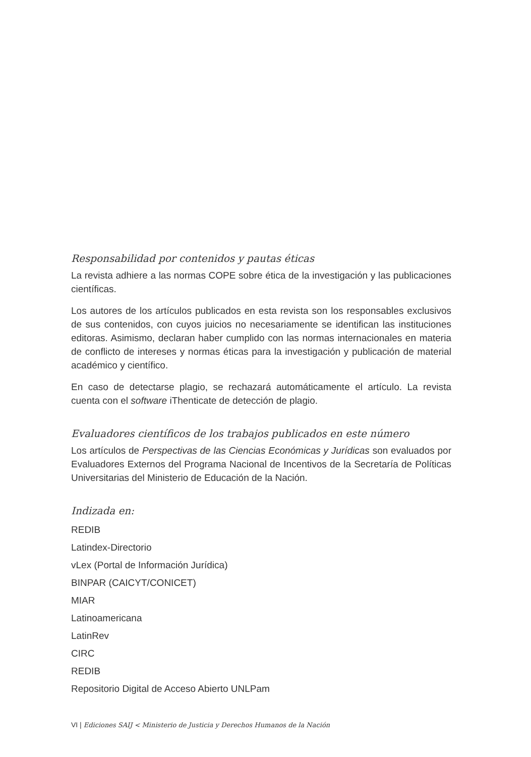Responsabilidad por contenidos y pautas éticas
La revista adhiere a las normas COPE sobre ética de la investigación y las publicaciones científicas.
Los autores de los artículos publicados en esta revista son los responsables exclusivos de sus contenidos, con cuyos juicios no necesariamente se identifican las instituciones editoras. Asimismo, declaran haber cumplido con las normas internacionales en materia de conflicto de intereses y normas éticas para la investigación y publicación de material académico y científico.
En caso de detectarse plagio, se rechazará automáticamente el artículo. La revista cuenta con el software iThenticate de detección de plagio.
Evaluadores científicos de los trabajos publicados en este número
Los artículos de Perspectivas de las Ciencias Económicas y Jurídicas son evaluados por Evaluadores Externos del Programa Nacional de Incentivos de la Secretaría de Políticas Universitarias del Ministerio de Educación de la Nación.
Indizada en:
REDIB
Latindex-Directorio
vLex (Portal de Información Jurídica)
BINPAR (CAICYT/CONICET)
MIAR
Latinoamericana
LatinRev
CIRC
REDIB
Repositorio Digital de Acceso Abierto UNLPam
VI | Ediciones SAIJ < Ministerio de Justicia y Derechos Humanos de la Nación